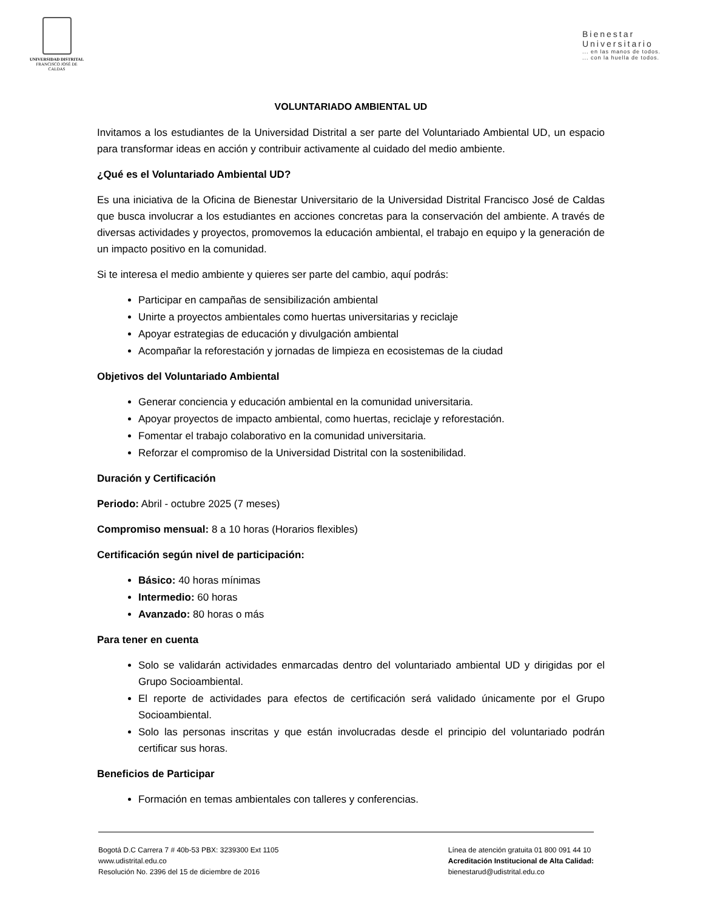UNIVERSIDAD DISTRITAL
FRANCISCO JOSÉ DE CALDAS
Bienestar
Universitario... en las manos de todos.
... con la huella de todos.
VOLUNTARIADO AMBIENTAL UD
Invitamos a los estudiantes de la Universidad Distrital a ser parte del Voluntariado Ambiental UD, un espacio para transformar ideas en acción y contribuir activamente al cuidado del medio ambiente.
¿Qué es el Voluntariado Ambiental UD?
Es una iniciativa de la Oficina de Bienestar Universitario de la Universidad Distrital Francisco José de Caldas que busca involucrar a los estudiantes en acciones concretas para la conservación del ambiente. A través de diversas actividades y proyectos, promovemos la educación ambiental, el trabajo en equipo y la generación de un impacto positivo en la comunidad.
Si te interesa el medio ambiente y quieres ser parte del cambio, aquí podrás:
Participar en campañas de sensibilización ambiental
Unirte a proyectos ambientales como huertas universitarias y reciclaje
Apoyar estrategias de educación y divulgación ambiental
Acompañar la reforestación y jornadas de limpieza en ecosistemas de la ciudad
Objetivos del Voluntariado Ambiental
Generar conciencia y educación ambiental en la comunidad universitaria.
Apoyar proyectos de impacto ambiental, como huertas, reciclaje y reforestación.
Fomentar el trabajo colaborativo en la comunidad universitaria.
Reforzar el compromiso de la Universidad Distrital con la sostenibilidad.
Duración y Certificación
Periodo: Abril - octubre 2025 (7 meses)
Compromiso mensual: 8 a 10 horas (Horarios flexibles)
Certificación según nivel de participación:
Básico: 40 horas mínimas
Intermedio: 60 horas
Avanzado: 80 horas o más
Para tener en cuenta
Solo se validarán actividades enmarcadas dentro del voluntariado ambiental UD y dirigidas por el Grupo Socioambiental.
El reporte de actividades para efectos de certificación será validado únicamente por el Grupo Socioambiental.
Solo las personas inscritas y que están involucradas desde el principio del voluntariado podrán certificar sus horas.
Beneficios de Participar
Formación en temas ambientales con talleres y conferencias.
Bogotá D.C Carrera 7 # 40b-53 PBX: 3239300 Ext 1105
www.udistrital.edu.co
Resolución No. 2396 del 15 de diciembre de 2016
Línea de atención gratuita 01 800 091 44 10
Acreditación Institucional de Alta Calidad:
bienestarud@udistrital.edu.co